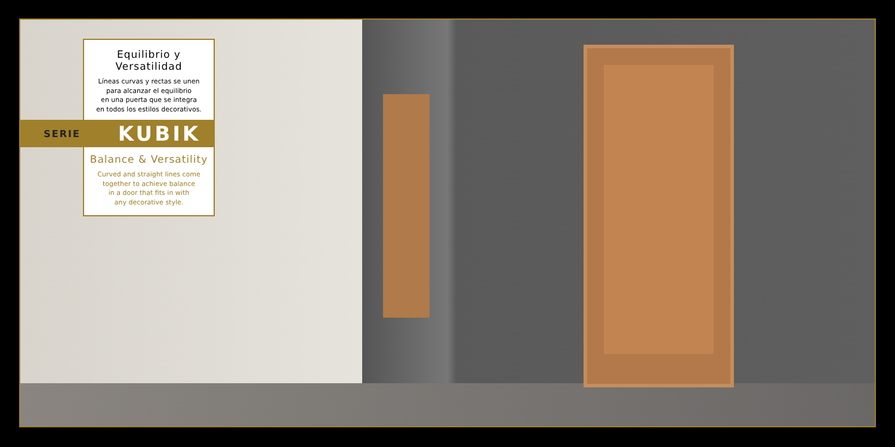Equilibrio y Versatilidad
Líneas curvas y rectas se unen
para alcanzar el equilibrio
en una puerta que se integra
en todos los estilos decorativos.
SERIE KUBIK
Balance & Versatility
Curved and straight lines come
together to achieve balance
in a door that fits in with
any decorative style.